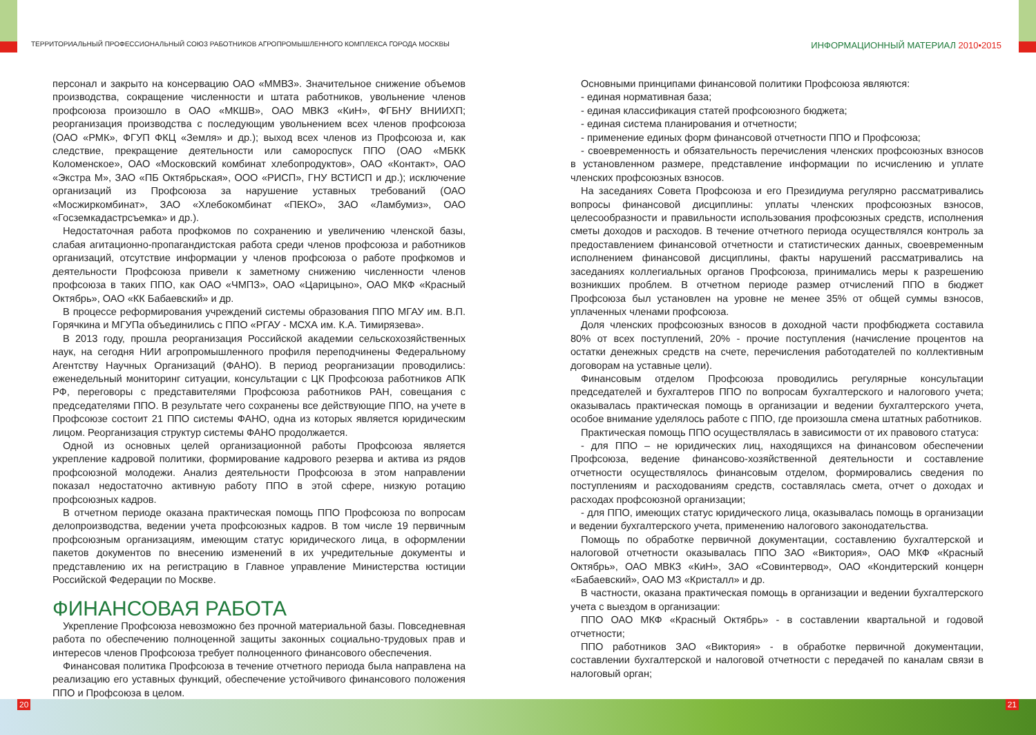ТЕРРИТОРИАЛЬНЫЙ ПРОФЕССИОНАЛЬНЫЙ СОЮЗ РАБОТНИКОВ АГРОПРОМЫШЛЕННОГО КОМПЛЕКСА ГОРОДА МОСКВЫ
ИНФОРМАЦИОННЫЙ МАТЕРИАЛ 2010•2015
персонал и закрыто на консервацию ОАО «ММВЗ». Значительное снижение объемов производства, сокращение численности и штата работников, увольнение членов профсоюза произошло в ОАО «МКШВ», ОАО МВКЗ «КиН», ФГБНУ ВНИИХП; реорганизация производства с последующим увольнением всех членов профсоюза (ОАО «РМК», ФГУП ФКЦ «Земля» и др.); выход всех членов из Профсоюза и, как следствие, прекращение деятельности или самороспуск ППО (ОАО «МБКК Коломенское», ОАО «Московский комбинат хлебопродуктов», ОАО «Контакт», ОАО «Экстра М», ЗАО «ПБ Октябрьская», ООО «РИСП», ГНУ ВСТИСП и др.); исключение организаций из Профсоюза за нарушение уставных требований (ОАО «Мосжиркомбинат», ЗАО «Хлебокомбинат «ПЕКО», ЗАО «Ламбумиз», ОАО «Госземкадастрсъемка» и др.).
Недостаточная работа профкомов по сохранению и увеличению членской базы, слабая агитационно-пропагандистская работа среди членов профсоюза и работников организаций, отсутствие информации у членов профсоюза о работе профкомов и деятельности Профсоюза привели к заметному снижению численности членов профсоюза в таких ППО, как ОАО «ЧМПЗ», ОАО «Царицыно», ОАО МКФ «Красный Октябрь», ОАО «КК Бабаевский» и др.
В процессе реформирования учреждений системы образования ППО МГАУ им. В.П. Горячкина и МГУПа объединились с ППО «РГАУ - МСХА им. К.А. Тимирязева».
В 2013 году, прошла реорганизация Российской академии сельскохозяйственных наук, на сегодня НИИ агропромышленного профиля переподчинены Федеральному Агентству Научных Организаций (ФАНО). В период реорганизации проводились: еженедельный мониторинг ситуации, консультации с ЦК Профсоюза работников АПК РФ, переговоры с представителями Профсоюза работников РАН, совещания с председателями ППО. В результате чего сохранены все действующие ППО, на учете в Профсоюзе состоит 21 ППО системы ФАНО, одна из которых является юридическим лицом. Реорганизация структур системы ФАНО продолжается.
Одной из основных целей организационной работы Профсоюза является укрепление кадровой политики, формирование кадрового резерва и актива из рядов профсоюзной молодежи. Анализ деятельности Профсоюза в этом направлении показал недостаточно активную работу ППО в этой сфере, низкую ротацию профсоюзных кадров.
В отчетном периоде оказана практическая помощь ППО Профсоюза по вопросам делопроизводства, ведении учета профсоюзных кадров. В том числе 19 первичным профсоюзным организациям, имеющим статус юридического лица, в оформлении пакетов документов по внесению изменений в их учредительные документы и представлению их на регистрацию в Главное управление Министерства юстиции Российской Федерации по Москве.
ФИНАНСОВАЯ РАБОТА
Укрепление Профсоюза невозможно без прочной материальной базы. Повседневная работа по обеспечению полноценной защиты законных социально-трудовых прав и интересов членов Профсоюза требует полноценного финансового обеспечения.
Финансовая политика Профсоюза в течение отчетного периода была направлена на реализацию его уставных функций, обеспечение устойчивого финансового положения ППО и Профсоюза в целом.
Основными принципами финансовой политики Профсоюза являются:
- единая нормативная база;
- единая классификация статей профсоюзного бюджета;
- единая система планирования и отчетности;
- применение единых форм финансовой отчетности ППО и Профсоюза;
- своевременность и обязательность перечисления членских профсоюзных взносов в установленном размере, представление информации по исчислению и уплате членских профсоюзных взносов.
На заседаниях Совета Профсоюза и его Президиума регулярно рассматривались вопросы финансовой дисциплины: уплаты членских профсоюзных взносов, целесообразности и правильности использования профсоюзных средств, исполнения сметы доходов и расходов. В течение отчетного периода осуществлялся контроль за предоставлением финансовой отчетности и статистических данных, своевременным исполнением финансовой дисциплины, факты нарушений рассматривались на заседаниях коллегиальных органов Профсоюза, принимались меры к разрешению возникших проблем. В отчетном периоде размер отчислений ППО в бюджет Профсоюза был установлен на уровне не менее 35% от общей суммы взносов, уплаченных членами профсоюза.
Доля членских профсоюзных взносов в доходной части профбюджета составила 80% от всех поступлений, 20% - прочие поступления (начисление процентов на остатки денежных средств на счете, перечисления работодателей по коллективным договорам на уставные цели).
Финансовым отделом Профсоюза проводились регулярные консультации председателей и бухгалтеров ППО по вопросам бухгалтерского и налогового учета; оказывалась практическая помощь в организации и ведении бухгалтерского учета, особое внимание уделялось работе с ППО, где произошла смена штатных работников.
Практическая помощь ППО осуществлялась в зависимости от их правового статуса:
- для ППО – не юридических лиц, находящихся на финансовом обеспечении Профсоюза, ведение финансово-хозяйственной деятельности и составление отчетности осуществлялось финансовым отделом, формировались сведения по поступлениям и расходованиям средств, составлялась смета, отчет о доходах и расходах профсоюзной организации;
- для ППО, имеющих статус юридического лица, оказывалась помощь в организации и ведении бухгалтерского учета, применению налогового законодательства.
Помощь по обработке первичной документации, составлению бухгалтерской и налоговой отчетности оказывалась ППО ЗАО «Виктория», ОАО МКФ «Красный Октябрь», ОАО МВКЗ «КиН», ЗАО «Совинтервод», ОАО «Кондитерский концерн «Бабаевский», ОАО МЗ «Кристалл» и др.
В частности, оказана практическая помощь в организации и ведении бухгалтерского учета с выездом в организации:
ППО ОАО МКФ «Красный Октябрь» - в составлении квартальной и годовой отчетности;
ППО работников ЗАО «Виктория» - в обработке первичной документации, составлении бухгалтерской и налоговой отчетности с передачей по каналам связи в налоговый орган;
20 21